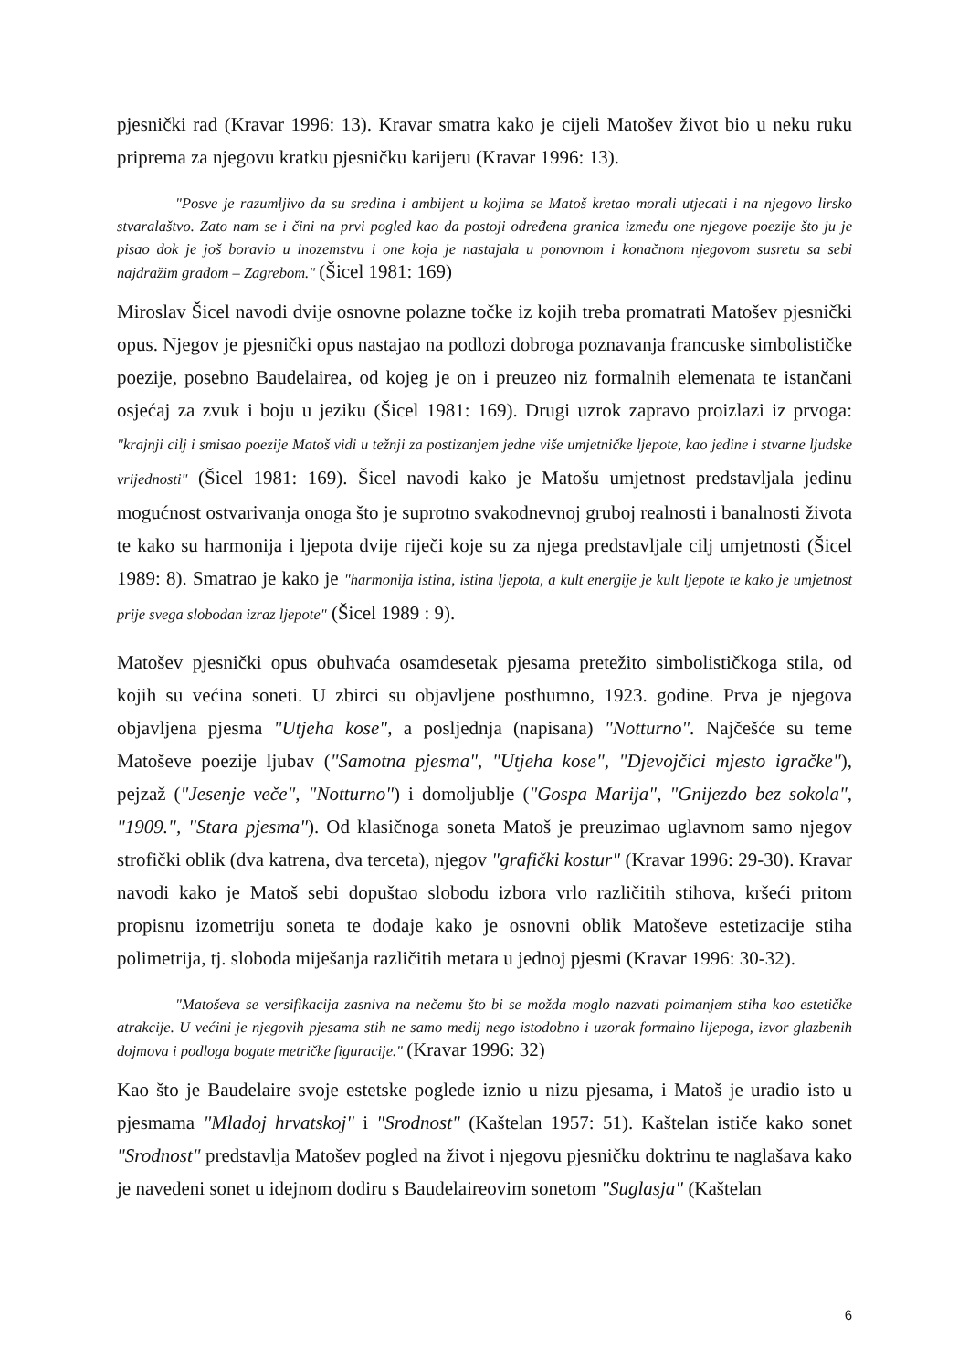pjesnički rad (Kravar 1996: 13). Kravar smatra kako je cijeli Matošev život bio u neku ruku priprema za njegovu kratku pjesničku karijeru (Kravar 1996: 13).
"Posve je razumljivo da su sredina i ambijent u kojima se Matoš kretao morali utjecati i na njegovo lirsko stvaralaštvo. Zato nam se i čini na prvi pogled kao da postoji određena granica između one njegove poezije što ju je pisao dok je još boravio u inozemstvu i one koja je nastajala u ponovnom i konačnom njegovom susretu sa sebi najdražim gradom – Zagrebom." (Šicel 1981: 169)
Miroslav Šicel navodi dvije osnovne polazne točke iz kojih treba promatrati Matošev pjesnički opus. Njegov je pjesnički opus nastajao na podlozi dobroga poznavanja francuske simbolističke poezije, posebno Baudelairea, od kojeg je on i preuzeo niz formalnih elemenata te istančani osjećaj za zvuk i boju u jeziku (Šicel 1981: 169). Drugi uzrok zapravo proizlazi iz prvoga: "krajnji cilj i smisao poezije Matoš vidi u težnji za postizanjem jedne više umjetničke ljepote, kao jedine i stvarne ljudske vrijednosti" (Šicel 1981: 169). Šicel navodi kako je Matošu umjetnost predstavljala jedinu mogućnost ostvarivanja onoga što je suprotno svakodnevnoj gruboj realnosti i banalnosti života te kako su harmonija i ljepota dvije riječi koje su za njega predstavljale cilj umjetnosti (Šicel 1989: 8). Smatrao je kako je "harmonija istina, istina ljepota, a kult energije je kult ljepote te kako je umjetnost prije svega slobodan izraz ljepote" (Šicel 1989 : 9).
Matošev pjesnički opus obuhvaća osamdesetak pjesama pretežito simbolističkoga stila, od kojih su većina soneti. U zbirci su objavljene posthumno, 1923. godine. Prva je njegova objavljena pjesma "Utjeha kose", a posljednja (napisana) "Notturno". Najčešće su teme Matoševe poezije ljubav ("Samotna pjesma", "Utjeha kose", "Djevojčici mjesto igračke"), pejzaž ("Jesenje veče", "Notturno") i domoljublje ("Gospa Marija", "Gnijezdo bez sokola", "1909.", "Stara pjesma"). Od klasičnoga soneta Matoš je preuzimao uglavnom samo njegov strofički oblik (dva katrena, dva terceta), njegov "grafički kostur" (Kravar 1996: 29-30). Kravar navodi kako je Matoš sebi dopuštao slobodu izbora vrlo različitih stihova, kršeći pritom propisnu izometriju soneta te dodaje kako je osnovni oblik Matoševe estetizacije stiha polimetrija, tj. sloboda miješanja različitih metara u jednoj pjesmi (Kravar 1996: 30-32).
"Matoševa se versifikacija zasniva na nečemu što bi se možda moglo nazvati poimanjem stiha kao estetičke atrakcije. U većini je njegovih pjesama stih ne samo medij nego istodobno i uzorak formalno lijepoga, izvor glazbenih dojmova i podloga bogate metričke figuracije." (Kravar 1996: 32)
Kao što je Baudelaire svoje estetske poglede iznio u nizu pjesama, i Matoš je uradio isto u pjesmama "Mladoj hrvatskoj" i "Srodnost" (Kaštelan 1957: 51). Kaštelan ističe kako sonet "Srodnost" predstavlja Matošev pogled na život i njegovu pjesničku doktrinu te naglašava kako je navedeni sonet u idejnom dodiru s Baudelaireovim sonetom "Suglasja" (Kaštelan
6